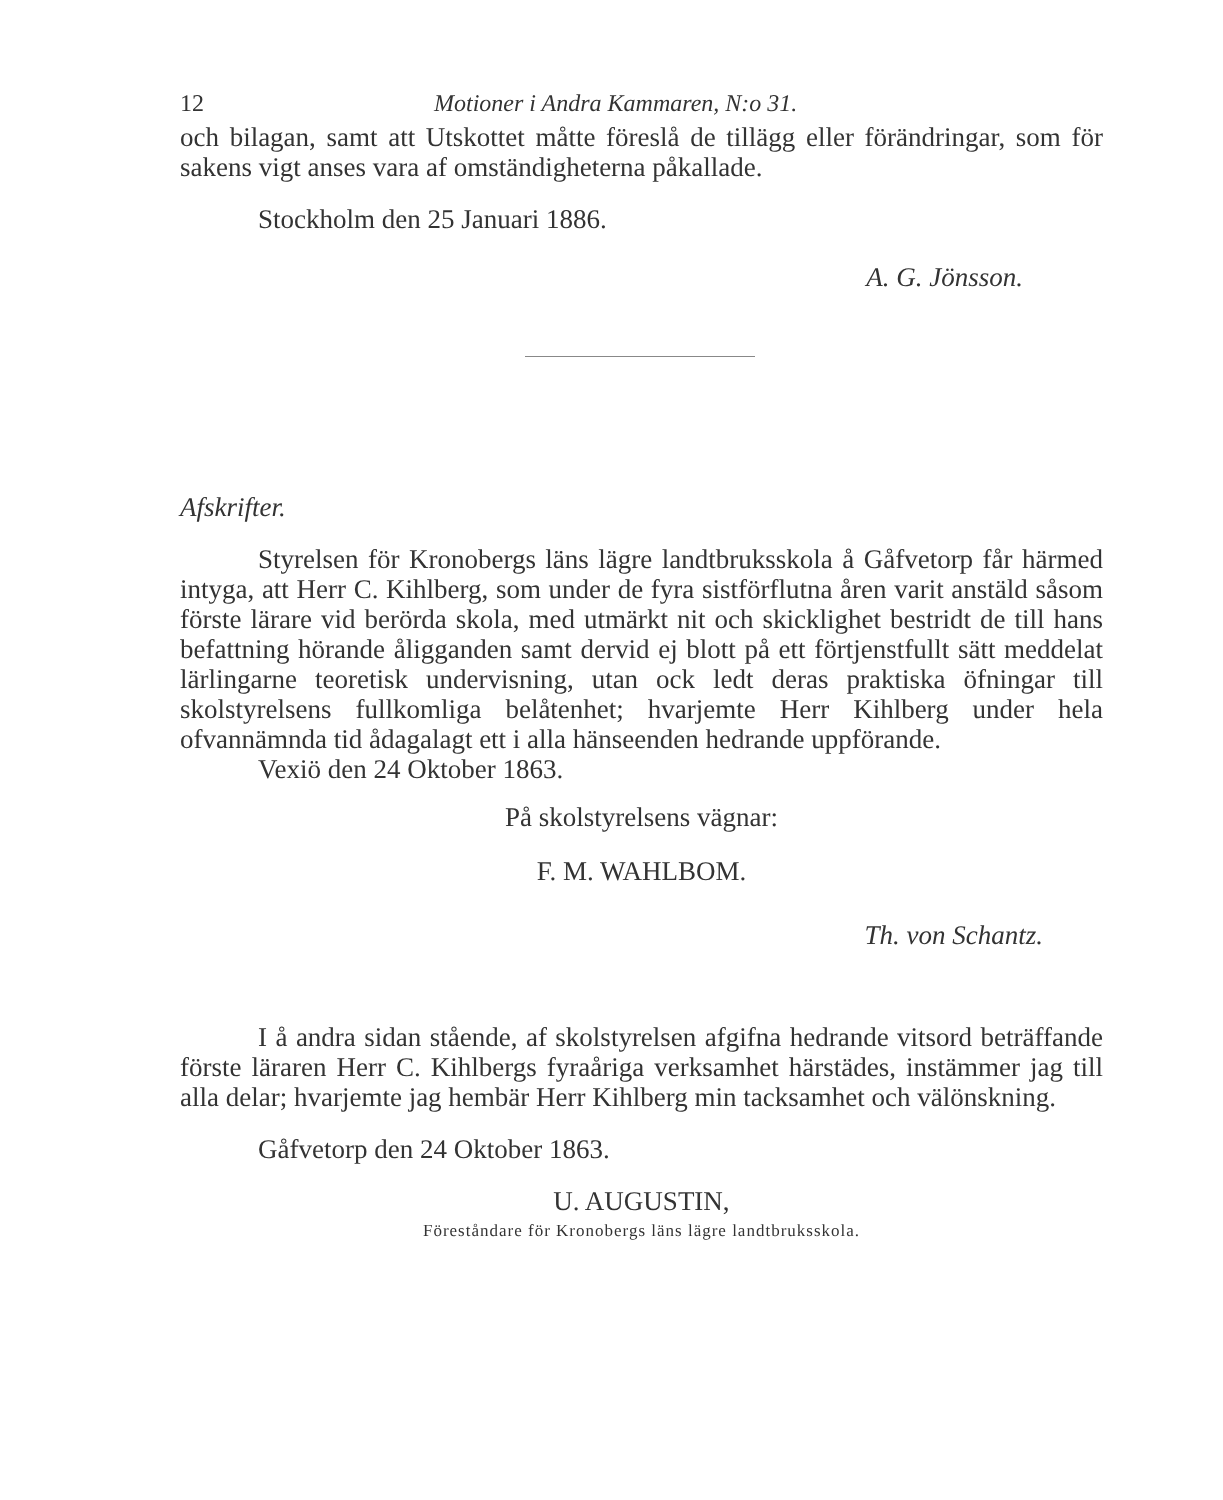12 Motioner i Andra Kammaren, N:o 31.
och bilagan, samt att Utskottet måtte föreslå de tillägg eller förändringar, som för sakens vigt anses vara af omständigheterna påkallade.
Stockholm den 25 Januari 1886.
A. G. Jönsson.
Afskrifter.
Styrelsen för Kronobergs läns lägre landtbruksskola å Gåfvetorp får härmed intyga, att Herr C. Kihlberg, som under de fyra sistförflutna åren varit anstäld såsom förste lärare vid berörda skola, med utmärkt nit och skicklighet bestridt de till hans befattning hörande åligganden samt dervid ej blott på ett förtjenstfullt sätt meddelat lärlingarne teoretisk undervisning, utan ock ledt deras praktiska öfningar till skolstyrelsens fullkomliga belåtenhet; hvarjemte Herr Kihlberg under hela ofvannämnda tid ådagalagt ett i alla hänseenden hedrande uppförande.
Vexiö den 24 Oktober 1863.
På skolstyrelsens vägnar:
F. M. WAHLBOM.
Th. von Schantz.
I å andra sidan stående, af skolstyrelsen afgifna hedrande vitsord beträffande förste läraren Herr C. Kihlbergs fyraåriga verksamhet härstädes, instämmer jag till alla delar; hvarjemte jag hembär Herr Kihlberg min tacksamhet och välönskning.
Gåfvetorp den 24 Oktober 1863.
U. AUGUSTIN,
Föreståndare för Kronobergs läns lägre landtbruksskola.